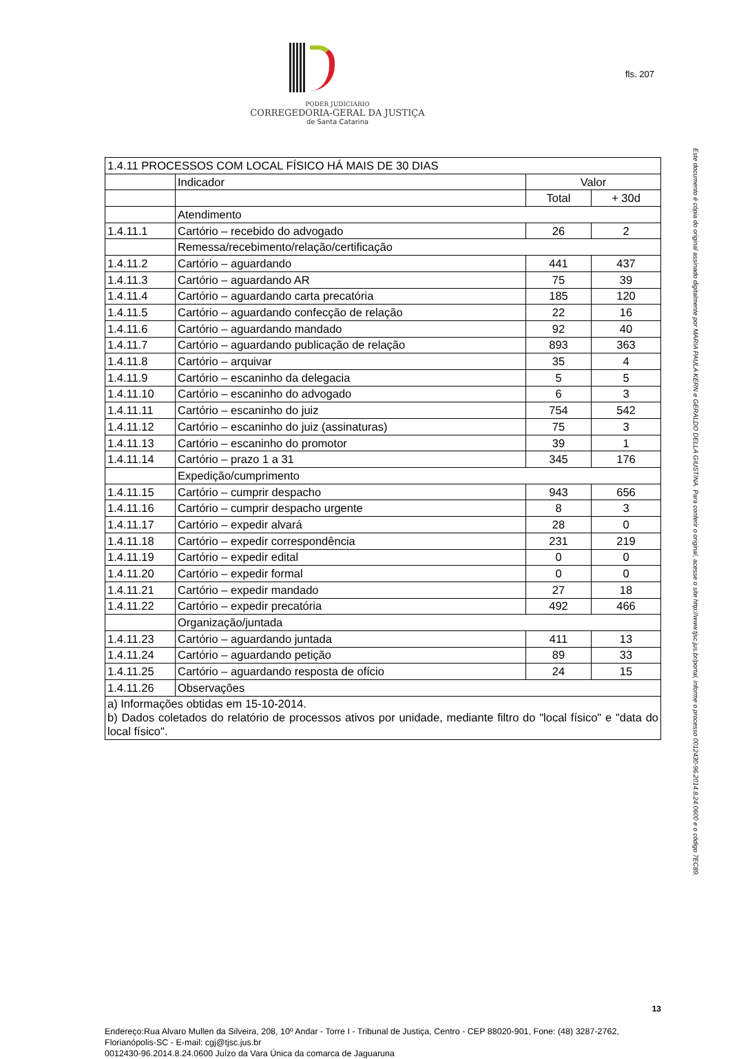PODER JUDICIÁRIO
CORREGEDORIA-GERAL DA JUSTIÇA
de Santa Catarina
fls. 207
| 1.4.11 PROCESSOS COM LOCAL FÍSICO HÁ MAIS DE 30 DIAS | | | |
| --- | --- | --- | --- |
| | Indicador | Valor | |
| | | Total | + 30d |
| | Atendimento | | |
| 1.4.11.1 | Cartório – recebido do advogado | 26 | 2 |
| | Remessa/recebimento/relação/certificação | | |
| 1.4.11.2 | Cartório – aguardando | 441 | 437 |
| 1.4.11.3 | Cartório – aguardando AR | 75 | 39 |
| 1.4.11.4 | Cartório – aguardando carta precatória | 185 | 120 |
| 1.4.11.5 | Cartório – aguardando confecção de relação | 22 | 16 |
| 1.4.11.6 | Cartório – aguardando mandado | 92 | 40 |
| 1.4.11.7 | Cartório – aguardando publicação de relação | 893 | 363 |
| 1.4.11.8 | Cartório – arquivar | 35 | 4 |
| 1.4.11.9 | Cartório – escaninho da delegacia | 5 | 5 |
| 1.4.11.10 | Cartório – escaninho do advogado | 6 | 3 |
| 1.4.11.11 | Cartório – escaninho do juiz | 754 | 542 |
| 1.4.11.12 | Cartório – escaninho do juiz (assinaturas) | 75 | 3 |
| 1.4.11.13 | Cartório – escaninho do promotor | 39 | 1 |
| 1.4.11.14 | Cartório – prazo 1 a 31 | 345 | 176 |
| | Expedição/cumprimento | | |
| 1.4.11.15 | Cartório – cumprir despacho | 943 | 656 |
| 1.4.11.16 | Cartório – cumprir despacho urgente | 8 | 3 |
| 1.4.11.17 | Cartório – expedir alvará | 28 | 0 |
| 1.4.11.18 | Cartório – expedir correspondência | 231 | 219 |
| 1.4.11.19 | Cartório – expedir edital | 0 | 0 |
| 1.4.11.20 | Cartório – expedir formal | 0 | 0 |
| 1.4.11.21 | Cartório – expedir mandado | 27 | 18 |
| 1.4.11.22 | Cartório – expedir precatória | 492 | 466 |
| | Organização/juntada | | |
| 1.4.11.23 | Cartório – aguardando juntada | 411 | 13 |
| 1.4.11.24 | Cartório – aguardando petição | 89 | 33 |
| 1.4.11.25 | Cartório – aguardando resposta de ofício | 24 | 15 |
| 1.4.11.26 | Observações | | |
| a) Informações obtidas em 15-10-2014. b) Dados coletados do relatório de processos ativos por unidade, mediante filtro do "local físico" e "data do local físico". | | | |
13
Endereço:Rua Alvaro Mullen da Silveira, 208, 10º Andar - Torre I - Tribunal de Justiça, Centro - CEP 88020-901, Fone: (48) 3287-2762, Florianópolis-SC - E-mail: cgj@tjsc.jus.br
0012430-96.2014.8.24.0600 Juízo da Vara Única da comarca de Jaguaruna
Este documento é cópia do original assinado digitalmente por MARIA PAULA KERN e GERALDO DELLA GIUSTINA. Para conferir o original, acesse o site http://www.tjsc.jus.br/portal, informe o processo 0012430-96.2014.8.24.0600 e o código 7EC89.